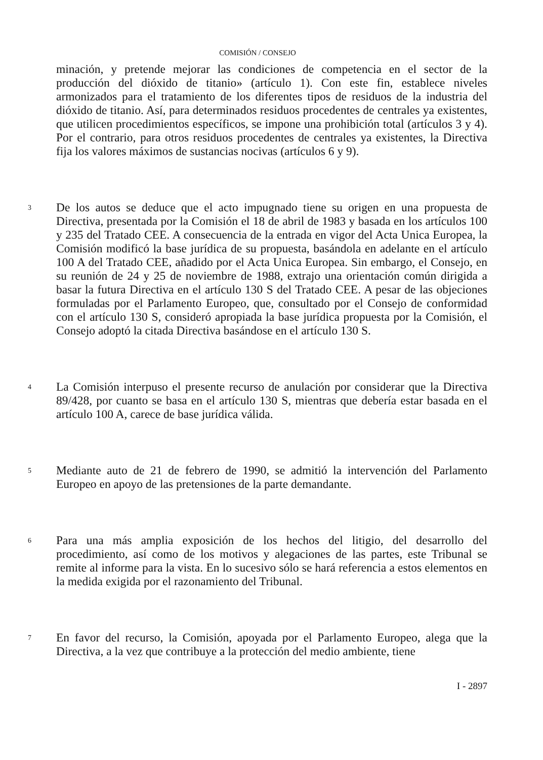COMISIÓN / CONSEJO
minación, y pretende mejorar las condiciones de competencia en el sector de la producción del dióxido de titanio» (artículo 1). Con este fin, establece niveles armonizados para el tratamiento de los diferentes tipos de residuos de la industria del dióxido de titanio. Así, para determinados residuos procedentes de centrales ya existentes, que utilicen procedimientos específicos, se impone una prohibición total (artículos 3 y 4). Por el contrario, para otros residuos procedentes de centrales ya existentes, la Directiva fija los valores máximos de sustancias nocivas (artículos 6 y 9).
3
De los autos se deduce que el acto impugnado tiene su origen en una propuesta de Directiva, presentada por la Comisión el 18 de abril de 1983 y basada en los artículos 100 y 235 del Tratado CEE. A consecuencia de la entrada en vigor del Acta Unica Europea, la Comisión modificó la base jurídica de su propuesta, basándola en adelante en el artículo 100 A del Tratado CEE, añadido por el Acta Unica Europea. Sin embargo, el Consejo, en su reunión de 24 y 25 de noviembre de 1988, extrajo una orientación común dirigida a basar la futura Directiva en el artículo 130 S del Tratado CEE. A pesar de las objeciones formuladas por el Parlamento Europeo, que, consultado por el Consejo de conformidad con el artículo 130 S, consideró apropiada la base jurídica propuesta por la Comisión, el Consejo adoptó la citada Directiva basándose en el artículo 130 S.
4
La Comisión interpuso el presente recurso de anulación por considerar que la Directiva 89/428, por cuanto se basa en el artículo 130 S, mientras que debería estar basada en el artículo 100 A, carece de base jurídica válida.
5
Mediante auto de 21 de febrero de 1990, se admitió la intervención del Parlamento Europeo en apoyo de las pretensiones de la parte demandante.
6
Para una más amplia exposición de los hechos del litigio, del desarrollo del procedimiento, así como de los motivos y alegaciones de las partes, este Tribunal se remite al informe para la vista. En lo sucesivo sólo se hará referencia a estos elementos en la medida exigida por el razonamiento del Tribunal.
7
En favor del recurso, la Comisión, apoyada por el Parlamento Europeo, alega que la Directiva, a la vez que contribuye a la protección del medio ambiente, tiene
I - 2897